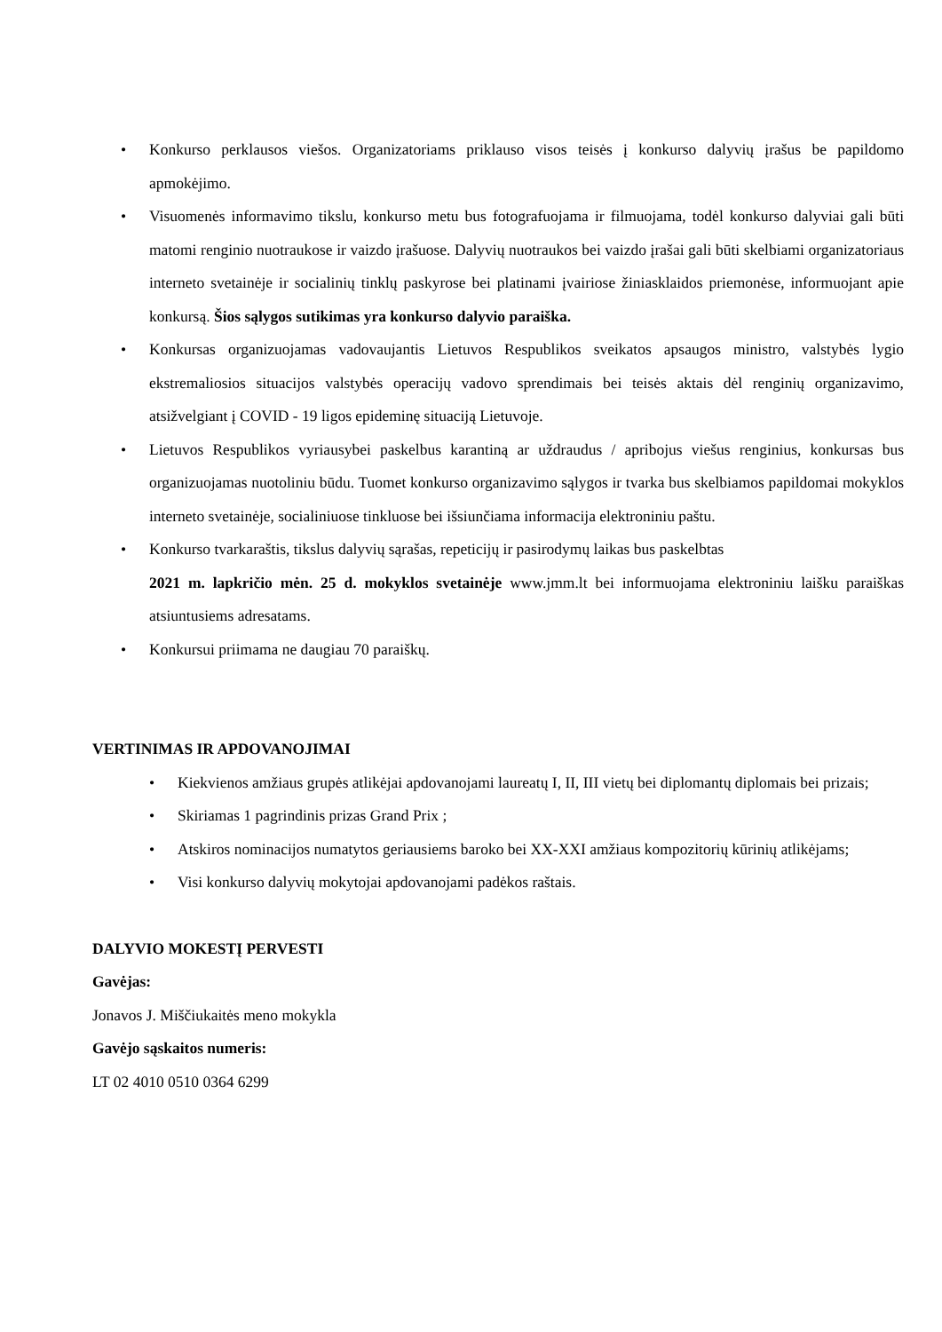• Konkurso perklausos viešos. Organizatoriams priklauso visos teisės į konkurso dalyvių įrašus be papildomo apmokėjimo.
• Visuomenės informavimo tikslu, konkurso metu bus fotografuojama ir filmuojama, todėl konkurso dalyviai gali būti matomi renginio nuotraukose ir vaizdo įrašuose. Dalyvių nuotraukos bei vaizdo įrašai gali būti skelbiami organizatoriaus interneto svetainėje ir socialinių tinklų paskyrose bei platinami įvairiose žiniasklaidos priemonėse, informuojant apie konkursą. Šios sąlygos sutikimas yra konkurso dalyvio paraiška.
• Konkursas organizuojamas vadovaujantis Lietuvos Respublikos sveikatos apsaugos ministro, valstybės lygio ekstremaliosios situacijos valstybės operacijų vadovo sprendimais bei teisės aktais dėl renginių organizavimo, atsižvelgiant į COVID - 19 ligos epideminę situaciją Lietuvoje.
• Lietuvos Respublikos vyriausybei paskelbus karantiną ar uždraudus / apribojus viešus renginius, konkursas bus organizuojamas nuotoliniu būdu. Tuomet konkurso organizavimo sąlygos ir tvarka bus skelbiamos papildomai mokyklos interneto svetainėje, socialiniuose tinkluose bei išsiunčiama informacija elektroniniu paštu.
• Konkurso tvarkaraštis, tikslus dalyvių sąrašas, repeticijų ir pasirodymų laikas bus paskelbtas
2021 m. lapkričio mėn. 25 d. mokyklos svetainėje www.jmm.lt bei informuojama elektroniniu laišku paraiškas atsiuntusiems adresatams.
• Konkursui priimama ne daugiau 70 paraiškų.
VERTINIMAS IR APDOVANOJIMAI
• Kiekvienos amžiaus grupės atlikėjai apdovanojami laureatų I, II, III vietų bei diplomantų diplomais bei prizais;
• Skiriamas 1 pagrindinis prizas Grand Prix ;
• Atskiros nominacijos numatytos geriausiems baroko bei XX-XXI amžiaus kompozitorių kūrinių atlikėjams;
• Visi konkurso dalyvių mokytojai apdovanojami padėkos raštais.
DALYVIO MOKESTĮ PERVESTI
Gavėjas:
Jonavos J. Miščiukaitės meno mokykla
Gavėjo sąskaitos numeris:
LT 02 4010 0510 0364 6299